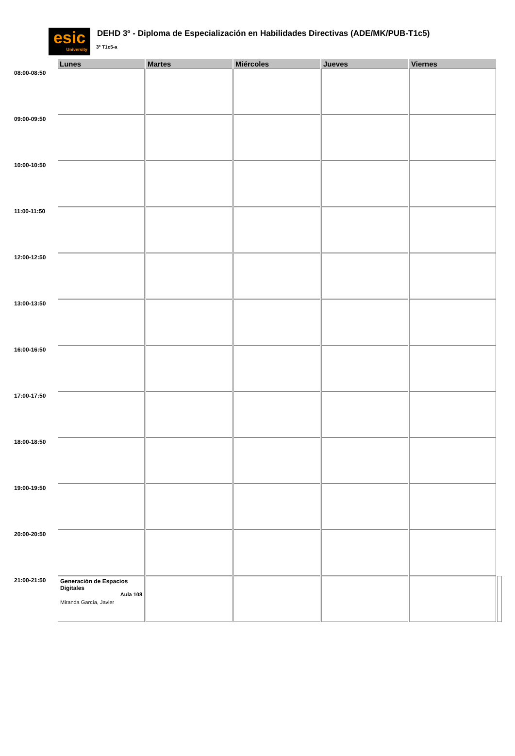esic
University
DEHD 3º - Diploma de Especialización en Habilidades Directivas (ADE/MK/PUB-T1c5)
3º T1c5-a
| | Lunes | Martes | Miércoles | Jueves | Viernes | |
| 08:00-08:50 | | | | | | |
| 09:00-09:50 | | | | | | |
| 10:00-10:50 | | | | | | |
| 11:00-11:50 | | | | | | |
| 12:00-12:50 | | | | | | |
| 13:00-13:50 | | | | | | |
| 16:00-16:50 | | | | | | |
| 17:00-17:50 | | | | | | |
| 18:00-18:50 | | | | | | |
| 19:00-19:50 | | | | | | |
| 20:00-20:50 | | | | | | |
| 21:00-21:50 | Generación de Espacios Digitales Aula 108 Miranda García, Javier | | | | | |